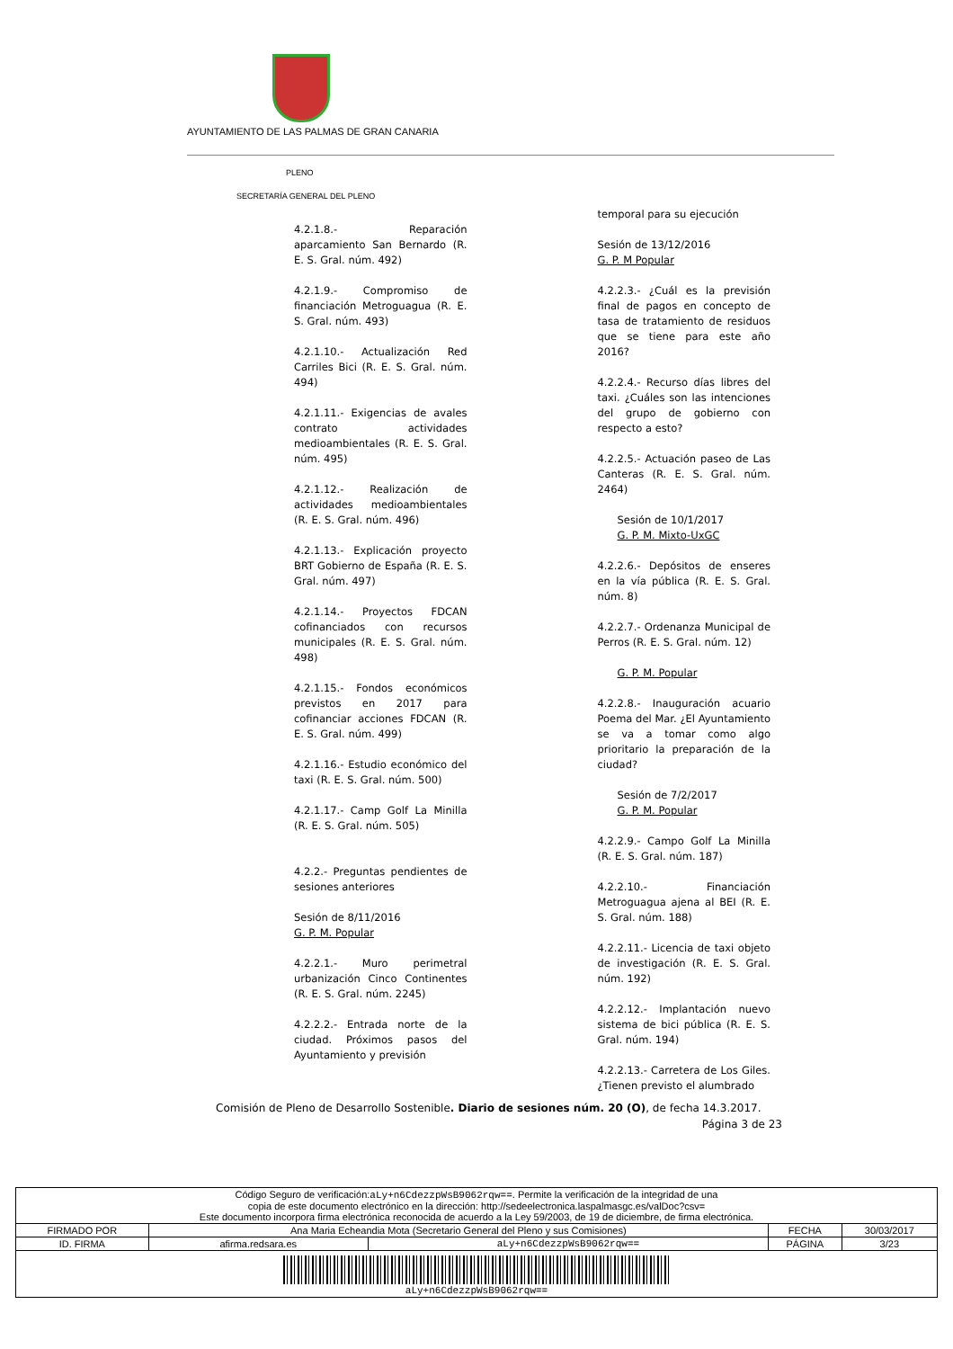AYUNTAMIENTO DE LAS PALMAS DE GRAN CANARIA
PLENO
SECRETARÍA GENERAL DEL PLENO
4.2.1.8.- Reparación aparcamiento San Bernardo (R. E. S. Gral. núm. 492)
4.2.1.9.- Compromiso de financiación Metroguagua (R. E. S. Gral. núm. 493)
4.2.1.10.- Actualización Red Carriles Bici (R. E. S. Gral. núm. 494)
4.2.1.11.- Exigencias de avales contrato actividades medioambientales (R. E. S. Gral. núm. 495)
4.2.1.12.- Realización de actividades medioambientales (R. E. S. Gral. núm. 496)
4.2.1.13.- Explicación proyecto BRT Gobierno de España (R. E. S. Gral. núm. 497)
4.2.1.14.- Proyectos FDCAN cofinanciados con recursos municipales (R. E. S. Gral. núm. 498)
4.2.1.15.- Fondos económicos previstos en 2017 para cofinanciar acciones FDCAN (R. E. S. Gral. núm. 499)
4.2.1.16.- Estudio económico del taxi (R. E. S. Gral. núm. 500)
4.2.1.17.- Camp Golf La Minilla (R. E. S. Gral. núm. 505)
4.2.2.- Preguntas pendientes de sesiones anteriores
Sesión de 8/11/2016
G. P. M. Popular
4.2.2.1.- Muro perimetral urbanización Cinco Continentes (R. E. S. Gral. núm. 2245)
4.2.2.2.- Entrada norte de la ciudad. Próximos pasos del Ayuntamiento y previsión
temporal para su ejecución
Sesión de 13/12/2016
G. P. M Popular
4.2.2.3.- ¿Cuál es la previsión final de pagos en concepto de tasa de tratamiento de residuos que se tiene para este año 2016?
4.2.2.4.- Recurso días libres del taxi. ¿Cuáles son las intenciones del grupo de gobierno con respecto a esto?
4.2.2.5.- Actuación paseo de Las Canteras (R. E. S. Gral. núm. 2464)
Sesión de 10/1/2017
G. P. M. Mixto-UxGC
4.2.2.6.- Depósitos de enseres en la vía pública (R. E. S. Gral. núm. 8)
4.2.2.7.- Ordenanza Municipal de Perros (R. E. S. Gral. núm. 12)
G. P. M. Popular
4.2.2.8.- Inauguración acuario Poema del Mar. ¿El Ayuntamiento se va a tomar como algo prioritario la preparación de la ciudad?
Sesión de 7/2/2017
G. P. M. Popular
4.2.2.9.- Campo Golf La Minilla (R. E. S. Gral. núm. 187)
4.2.2.10.- Financiación Metroguagua ajena al BEI (R. E. S. Gral. núm. 188)
4.2.2.11.- Licencia de taxi objeto de investigación (R. E. S. Gral. núm. 192)
4.2.2.12.- Implantación nuevo sistema de bici pública (R. E. S. Gral. núm. 194)
4.2.2.13.- Carretera de Los Giles. ¿Tienen previsto el alumbrado
Comisión de Pleno de Desarrollo Sostenible. Diario de sesiones núm. 20 (O), de fecha 14.3.2017.
Página 3 de 23
| Código Seguro de verificación: aLy+n6CdezzpWsB9062rqw== . Permite la verificación de la integridad de una copia de este documento electrónico en la dirección: http://sedeelectronica.laspalmasgc.es/valDoc?csv= Este documento incorpora firma electrónica reconocida de acuerdo a la Ley 59/2003, de 19 de diciembre, de firma electrónica. | | | | |
| FIRMADO POR | Ana Maria Echeandia Mota (Secretario General del Pleno y sus Comisiones) | | FECHA | 30/03/2017 |
| ID. FIRMA | afirma.redsara.es | aLy+n6CdezzpWsB9062rqw== | PÁGINA | 3/23 |
| aLy+n6CdezzpWsB9062rqw== | | | | |